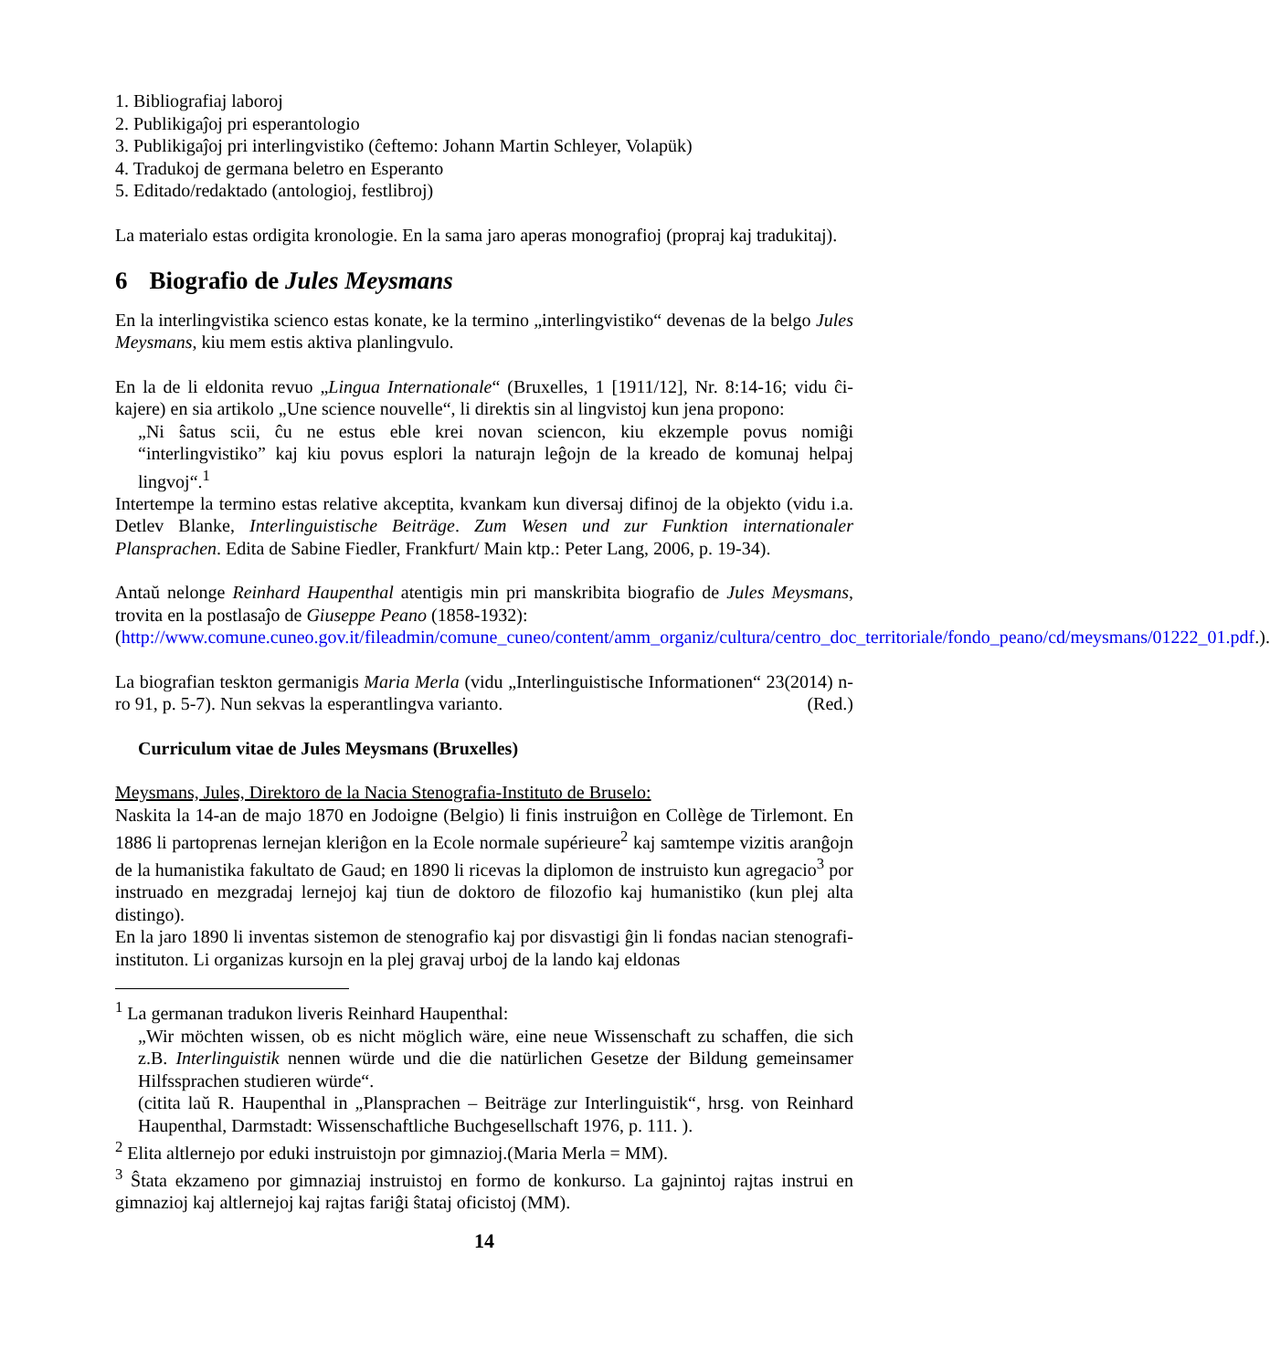1. Bibliografiaj laboroj
2. Publikigaĵoj pri esperantologio
3. Publikigaĵoj pri interlingvistiko (ĉeftemo: Johann Martin Schleyer, Volapük)
4. Tradukoj de germana beletro en Esperanto
5. Editado/redaktado (antologioj, festlibroj)
La materialo estas ordigita kronologie. En la sama jaro aperas monografioj (propraj kaj tradukitaj).
6 Biografio de Jules Meysmans
En la interlingvistika scienco estas konate, ke la termino „interlingvistiko“ devenas de la belgo Jules Meysmans, kiu mem estis aktiva planlingvulo.
En la de li eldonita revuo „Lingua Internationale“ (Bruxelles, 1 [1911/12], Nr. 8:14-16; vidu ĉi-kajere) en sia artikolo „Une science nouvelle“, li direktis sin al lingvistoj kun jena propono:
„Ni ŝatus scii, ĉu ne estus eble krei novan sciencon, kiu ekzemple povus nomiĝi “interlingvistiko” kaj kiu povus esplori la naturajn leĝojn de la kreado de komunaj helpaj lingvoj“.<sup>1</sup>
Intertempe la termino estas relative akceptita, kvankam kun diversaj difinoj de la objekto (vidu i.a. Detlev Blanke, Interlinguistische Beiträge. Zum Wesen und zur Funktion internationaler Plansprachen. Edita de Sabine Fiedler, Frankfurt/ Main ktp.: Peter Lang, 2006, p. 19-34).
Antaŭ nelonge Reinhard Haupenthal atentigis min pri manskribita biografio de Jules Meysmans, trovita en la postlasaĵo de Giuseppe Peano (1858-1932):
(http://www.comune.cuneo.gov.it/fileadmin/comune_cuneo/content/amm_organiz/cultura/centro_doc_territoriale/fondo_peano/cd/meysmans/01222_01.pdf.).
La biografian teskton germanigis Maria Merla (vidu „Interlinguistische Informationen“ 23(2014) n-ro 91, p. 5-7). Nun sekvas la esperantlingva varianto. (Red.)
Curriculum vitae de Jules Meysmans (Bruxelles)
Meysmans, Jules, Direktoro de la Nacia Stenografia-Instituto de Bruselo:
Naskita la 14-an de majo 1870 en Jodoigne (Belgio) li finis instruiĝon en Collège de Tirlemont. En 1886 li partoprenas lernejan kleriĝon en la Ecole normale supérieure<sup>2</sup> kaj samtempe vizitis aranĝojn de la humanistika fakultato de Gaud; en 1890 li ricevas la diplomon de instruisto kun agregacio<sup>3</sup> por instruado en mezgradaj lernejoj kaj tiun de doktoro de filozofio kaj humanistiko (kun plej alta distingo).
En la jaro 1890 li inventas sistemon de stenografio kaj por disvastigi ĝin li fondas nacian stenografi-instituton. Li organizas kursojn en la plej gravaj urboj de la lando kaj eldonas
<sup>1</sup> La germanan tradukon liveris Reinhard Haupenthal:
„Wir möchten wissen, ob es nicht möglich wäre, eine neue Wissenschaft zu schaffen, die sich z.B. Interlinguistik nennen würde und die die natürlichen Gesetze der Bildung gemeinsamer Hilfssprachen studieren würde“.
(citita laŭ R. Haupenthal in „Plansprachen – Beiträge zur Interlinguistik“, hrsg. von Reinhard Haupenthal, Darmstadt: Wissenschaftliche Buchgesellschaft 1976, p. 111. ).
<sup>2</sup> Elita altlernejo por eduki instruistojn por gimnazioj.(Maria Merla = MM).
<sup>3</sup> Ŝtata ekzameno por gimnaziaj instruistoj en formo de konkurso. La gajnintoj rajtas instrui en gimnazioj kaj altlernejoj kaj rajtas fariĝi ŝtataj oficistoj (MM).
14